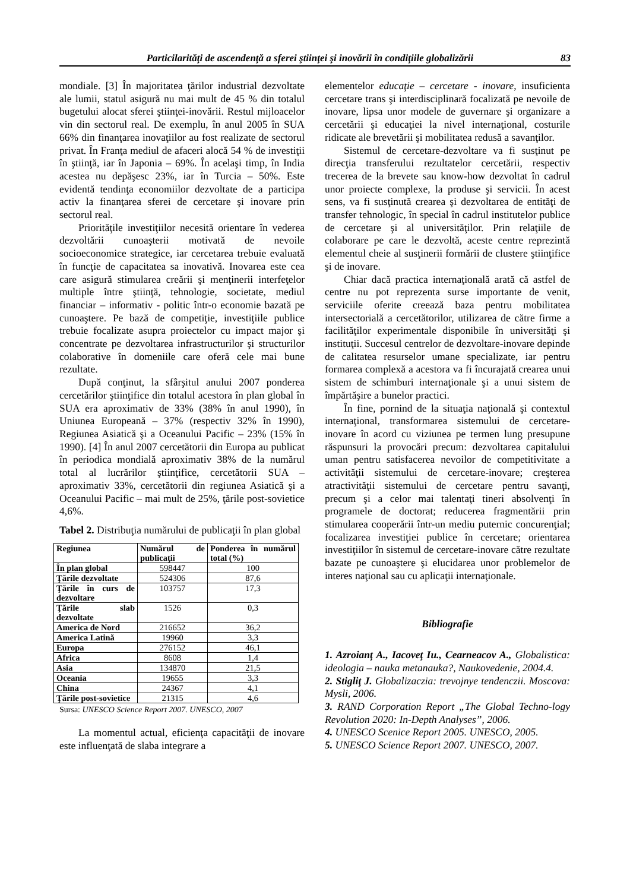Particilarităţi de ascendenţă a sferei ştiinţei şi inovării în condiţiile globalizării 83
mondiale. [3] În majoritatea ţărilor industrial dezvoltate ale lumii, statul asigură nu mai mult de 45 % din totalul bugetului alocat sferei ştiinţei-inovării. Restul mijloacelor vin din sectorul real. De exemplu, în anul 2005 în SUA 66% din finanţarea inovaţiilor au fost realizate de sectorul privat. În Franţa mediul de afaceri alocă 54 % de investiţii în ştiinţă, iar în Japonia – 69%. În acelaşi timp, în India acestea nu depăşesc 23%, iar în Turcia – 50%. Este evidentă tendinţa economiilor dezvoltate de a participa activ la finanţarea sferei de cercetare şi inovare prin sectorul real.
Priorităţile investiţiilor necesită orientare în vederea dezvoltării cunoaşterii motivată de nevoile socioeconomice strategice, iar cercetarea trebuie evaluată în funcţie de capacitatea sa inovativă. Inovarea este cea care asigură stimularea creării şi menţinerii interfeţelor multiple între ştiinţă, tehnologie, societate, mediul financiar – informativ - politic într-o economie bazată pe cunoaştere. Pe bază de competiţie, investiţiile publice trebuie focalizate asupra proiectelor cu impact major şi concentrate pe dezvoltarea infrastructurilor şi structurilor colaborative în domeniile care oferă cele mai bune rezultate.
După conţinut, la sfârşitul anului 2007 ponderea cercetărilor ştiinţifice din totalul acestora în plan global în SUA era aproximativ de 33% (38% în anul 1990), în Uniunea Europeană – 37% (respectiv 32% în 1990), Regiunea Asiatică şi a Oceanului Pacific – 23% (15% în 1990). [4] În anul 2007 cercetătorii din Europa au publicat în periodica mondială aproximativ 38% de la numărul total al lucrărilor ştiinţifice, cercetătorii SUA – aproximativ 33%, cercetătorii din regiunea Asiatică şi a Oceanului Pacific – mai mult de 25%, ţările post-sovietice 4,6%.
Tabel 2. Distribuţia numărului de publicaţii în plan global
| Regiunea | Numărul de publicaţii | Ponderea în numărul total (%) |
| --- | --- | --- |
| În plan global | 598447 | 100 |
| Ţările dezvoltate | 524306 | 87,6 |
| Ţările în curs de dezvoltare | 103757 | 17,3 |
| Ţările slab dezvoltate | 1526 | 0,3 |
| America de Nord | 216652 | 36,2 |
| America Latină | 19960 | 3,3 |
| Europa | 276152 | 46,1 |
| Africa | 8608 | 1,4 |
| Asia | 134870 | 21,5 |
| Oceania | 19655 | 3,3 |
| China | 24367 | 4,1 |
| Ţările post-sovietice | 21315 | 4,6 |
Sursa: UNESCO Science Report 2007. UNESCO, 2007
La momentul actual, eficienţa capacităţii de inovare este influenţată de slaba integrare a
elementelor educaţie – cercetare - inovare, insuficienta cercetare trans şi interdisciplinară focalizată pe nevoile de inovare, lipsa unor modele de guvernare şi organizare a cercetării şi educaţiei la nivel internaţional, costurile ridicate ale brevetării şi mobilitatea redusă a savanţilor.
Sistemul de cercetare-dezvoltare va fi susţinut pe direcţia transferului rezultatelor cercetării, respectiv trecerea de la brevete sau know-how dezvoltat în cadrul unor proiecte complexe, la produse şi servicii. În acest sens, va fi susţinută crearea şi dezvoltarea de entităţi de transfer tehnologic, în special în cadrul institutelor publice de cercetare şi al universităţilor. Prin relaţiile de colaborare pe care le dezvoltă, aceste centre reprezintă elementul cheie al susţinerii formării de clustere ştiinţifice şi de inovare.
Chiar dacă practica internaţională arată că astfel de centre nu pot reprezenta surse importante de venit, serviciile oferite creează baza pentru mobilitatea intersectorială a cercetătorilor, utilizarea de către firme a facilităţilor experimentale disponibile în universităţi şi instituţii. Succesul centrelor de dezvoltare-inovare depinde de calitatea resurselor umane specializate, iar pentru formarea complexă a acestora va fi încurajată crearea unui sistem de schimburi internaţionale şi a unui sistem de împărtăşire a bunelor practici.
În fine, pornind de la situaţia naţională şi contextul internaţional, transformarea sistemului de cercetare-inovare în acord cu viziunea pe termen lung presupune răspunsuri la provocări precum: dezvoltarea capitalului uman pentru satisfacerea nevoilor de competitivitate a activităţii sistemului de cercetare-inovare; creşterea atractivităţii sistemului de cercetare pentru savanţi, precum şi a celor mai talentaţi tineri absolvenţi în programele de doctorat; reducerea fragmentării prin stimularea cooperării într-un mediu puternic concurenţial; focalizarea investiţiei publice în cercetare; orientarea investiţiilor în sistemul de cercetare-inovare către rezultate bazate pe cunoaştere şi elucidarea unor problemelor de interes naţional sau cu aplicaţii internaţionale.
Bibliografie
1. Azroianţ A., Iacoveţ Iu., Cearneacov A., Globalistica: ideologia – nauka metanauka?, Naukovedenie, 2004.4.
2. Stigliţ J. Globalizaczia: trevojnye tendenczii. Moscova: Mysli, 2006.
3. RAND Corporation Report „The Global Techno-logy Revolution 2020: In-Depth Analyses”, 2006.
4. UNESCO Scenice Report 2005. UNESCO, 2005.
5. UNESCO Science Report 2007. UNESCO, 2007.